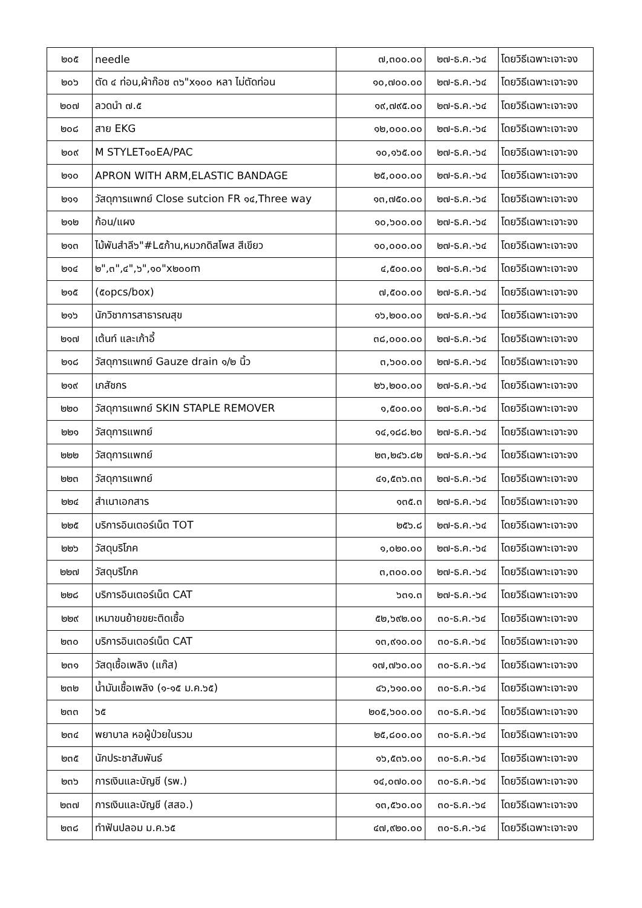| ๒๐๕ | needle | ๗,๓๐๐.๐๐ | ๒๗-ธ.ค.-๖๔ | โดยวิธีเฉพาะเจาะจง |
| ๒๐๖ | ตัด ๔ ท่อน,ผ้าก๊อซ ๓๖"x๑๐๐ หลา ไม่ตัดท่อน | ๑๐,๗๐๐.๐๐ | ๒๗-ธ.ค.-๖๔ | โดยวิธีเฉพาะเจาะจง |
| ๒๐๗ | ลวดนำ ๗.๕ | ๑๙,๗๙๕.๐๐ | ๒๗-ธ.ค.-๖๔ | โดยวิธีเฉพาะเจาะจง |
| ๒๐๘ | สาย EKG | ๑๒,๐๐๐.๐๐ | ๒๗-ธ.ค.-๖๔ | โดยวิธีเฉพาะเจาะจง |
| ๒๐๙ | M STYLET๑๐EA/PAC | ๑๐,๑๖๕.๐๐ | ๒๗-ธ.ค.-๖๔ | โดยวิธีเฉพาะเจาะจง |
| ๒๑๐ | APRON WITH ARM,ELASTIC BANDAGE | ๒๕,๐๐๐.๐๐ | ๒๗-ธ.ค.-๖๔ | โดยวิธีเฉพาะเจาะจง |
| ๒๑๑ | วัสดุการแพทย์ Close sutcion FR ๑๔,Three way | ๑๓,๗๕๐.๐๐ | ๒๗-ธ.ค.-๖๔ | โดยวิธีเฉพาะเจาะจง |
| ๒๑๒ | ก้อน/แผง | ๑๐,๖๐๐.๐๐ | ๒๗-ธ.ค.-๖๔ | โดยวิธีเฉพาะเจาะจง |
| ๒๑๓ | ไม้พันสำลี๖"#L๕ก้าน,หมวกดิสโพส สีเขียว | ๑๐,๐๐๐.๐๐ | ๒๗-ธ.ค.-๖๔ | โดยวิธีเฉพาะเจาะจง |
| ๒๑๔ | ๒",๓",๔",๖",๑๐"x๒๐๐m | ๔,๕๐๐.๐๐ | ๒๗-ธ.ค.-๖๔ | โดยวิธีเฉพาะเจาะจง |
| ๒๑๕ | (๕๐pcs/box) | ๗,๕๐๐.๐๐ | ๒๗-ธ.ค.-๖๔ | โดยวิธีเฉพาะเจาะจง |
| ๒๑๖ | นักวิชาการสาธารณสุข | ๑๖,๒๐๐.๐๐ | ๒๗-ธ.ค.-๖๔ | โดยวิธีเฉพาะเจาะจง |
| ๒๑๗ | เต้นท์ และเก้าอี้ | ๓๘,๐๐๐.๐๐ | ๒๗-ธ.ค.-๖๔ | โดยวิธีเฉพาะเจาะจง |
| ๒๑๘ | วัสดุการแพทย์ Gauze drain ๑/๒ นิ้ว | ๓,๖๐๐.๐๐ | ๒๗-ธ.ค.-๖๔ | โดยวิธีเฉพาะเจาะจง |
| ๒๑๙ | เภสัชกร | ๒๖,๒๐๐.๐๐ | ๒๗-ธ.ค.-๖๔ | โดยวิธีเฉพาะเจาะจง |
| ๒๒๐ | วัสดุการแพทย์ SKIN STAPLE REMOVER | ๑,๕๐๐.๐๐ | ๒๗-ธ.ค.-๖๔ | โดยวิธีเฉพาะเจาะจง |
| ๒๒๑ | วัสดุการแพทย์ | ๑๔,๑๘๘.๒๐ | ๒๗-ธ.ค.-๖๔ | โดยวิธีเฉพาะเจาะจง |
| ๒๒๒ | วัสดุการแพทย์ | ๒๓,๒๔๖.๘๒ | ๒๗-ธ.ค.-๖๔ | โดยวิธีเฉพาะเจาะจง |
| ๒๒๓ | วัสดุการแพทย์ | ๔๑,๕๓๖.๓๓ | ๒๗-ธ.ค.-๖๔ | โดยวิธีเฉพาะเจาะจง |
| ๒๒๔ | สำเนาเอกสาร | ๑๓๕.๓ | ๒๗-ธ.ค.-๖๔ | โดยวิธีเฉพาะเจาะจง |
| ๒๒๕ | บริการอินเตอร์เน็ต TOT | ๒๕๖.๘ | ๒๗-ธ.ค.-๖๔ | โดยวิธีเฉพาะเจาะจง |
| ๒๒๖ | วัสดุบริโภค | ๑,๐๒๐.๐๐ | ๒๗-ธ.ค.-๖๔ | โดยวิธีเฉพาะเจาะจง |
| ๒๒๗ | วัสดุบริโภค | ๓,๓๐๐.๐๐ | ๒๗-ธ.ค.-๖๔ | โดยวิธีเฉพาะเจาะจง |
| ๒๒๘ | บริการอินเตอร์เน็ต CAT | ๖๓๑.๓ | ๒๗-ธ.ค.-๖๔ | โดยวิธีเฉพาะเจาะจง |
| ๒๒๙ | เหมาขนย้ายขยะติดเชื้อ | ๕๒,๖๙๒.๐๐ | ๓๐-ธ.ค.-๖๔ | โดยวิธีเฉพาะเจาะจง |
| ๒๓๐ | บริการอินเตอร์เน็ต CAT | ๑๓,๙๑๐.๐๐ | ๓๐-ธ.ค.-๖๔ | โดยวิธีเฉพาะเจาะจง |
| ๒๓๑ | วัสดุเชื้อเพลิง (แก๊ส) | ๑๗,๗๖๐.๐๐ | ๓๐-ธ.ค.-๖๔ | โดยวิธีเฉพาะเจาะจง |
| ๒๓๒ | น้ำมันเชื้อเพลิง (๑-๑๕ ม.ค.๖๕) | ๔๖,๖๑๐.๐๐ | ๓๐-ธ.ค.-๖๔ | โดยวิธีเฉพาะเจาะจง |
| ๒๓๓ | ๖๕ | ๒๐๕,๖๐๐.๐๐ | ๓๐-ธ.ค.-๖๔ | โดยวิธีเฉพาะเจาะจง |
| ๒๓๔ | พยาบาล หอผู้ป่วยในรวม | ๒๕,๘๐๐.๐๐ | ๓๐-ธ.ค.-๖๔ | โดยวิธีเฉพาะเจาะจง |
| ๒๓๕ | นักประชาสัมพันธ์ | ๑๖,๕๓๖.๐๐ | ๓๐-ธ.ค.-๖๔ | โดยวิธีเฉพาะเจาะจง |
| ๒๓๖ | การเงินและบัญชี (รพ.) | ๑๔,๐๗๐.๐๐ | ๓๐-ธ.ค.-๖๔ | โดยวิธีเฉพาะเจาะจง |
| ๒๓๗ | การเงินและบัญชี (สสอ.) | ๑๓,๕๖๐.๐๐ | ๓๐-ธ.ค.-๖๔ | โดยวิธีเฉพาะเจาะจง |
| ๒๓๘ | ทำฟันปลอม ม.ค.๖๕ | ๔๗,๙๒๐.๐๐ | ๓๐-ธ.ค.-๖๔ | โดยวิธีเฉพาะเจาะจง |